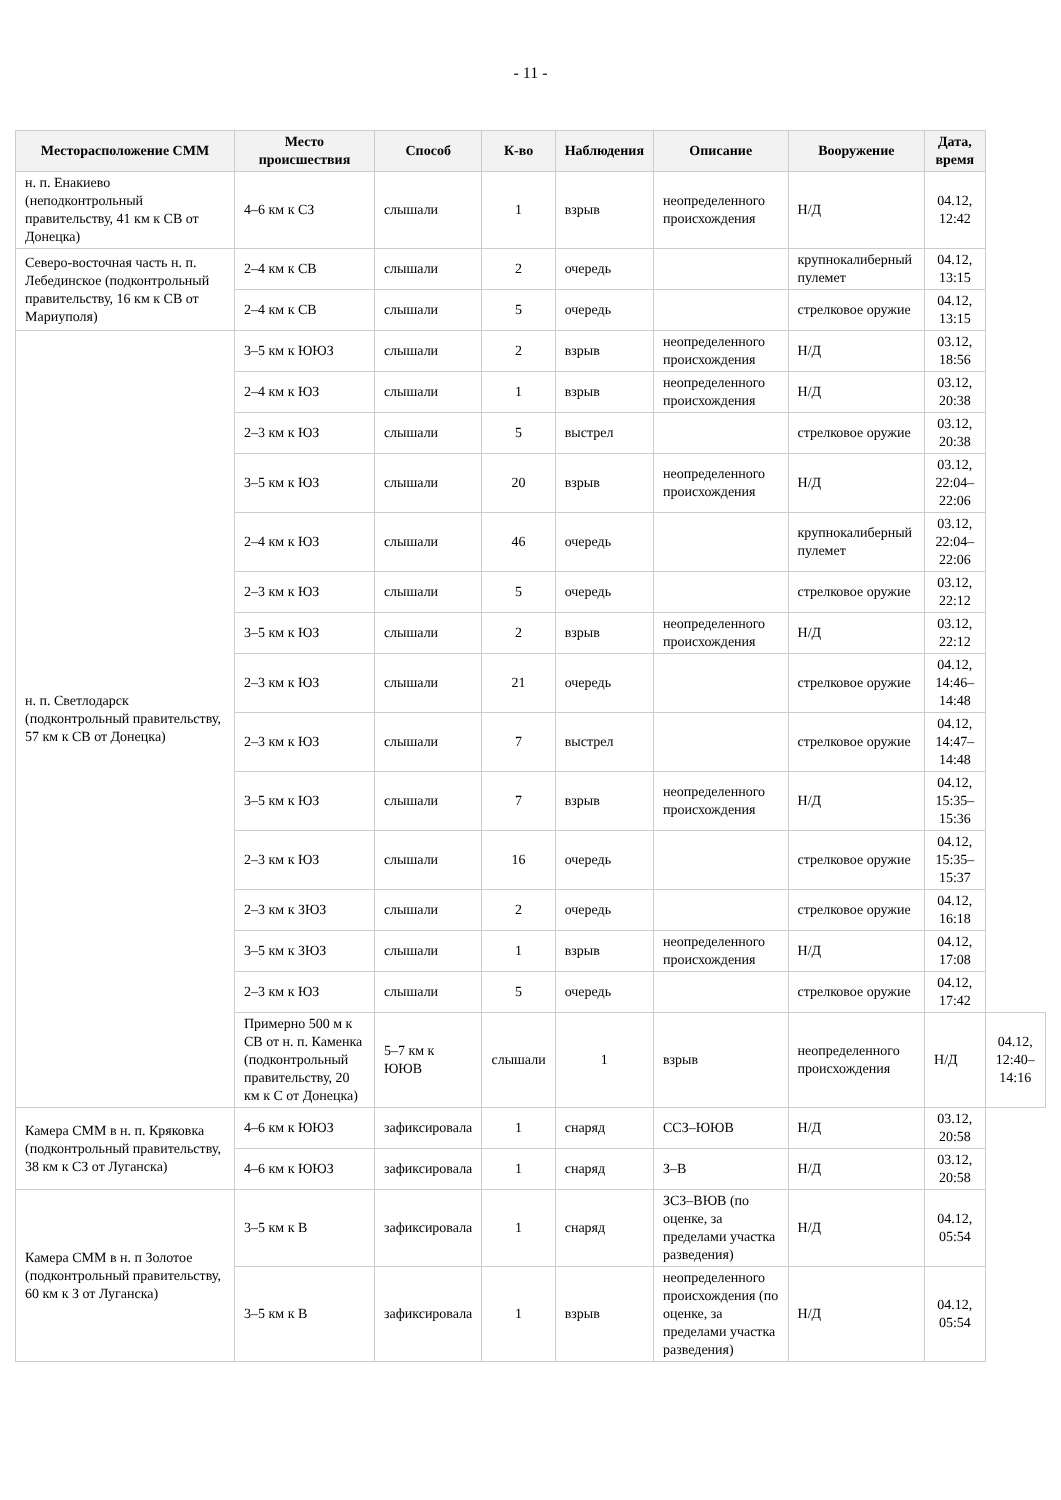- 11 -
| Месторасположение СММ | Место происшествия | Способ | К-во | Наблюдения | Описание | Вооружение | Дата, время | |
| --- | --- | --- | --- | --- | --- | --- | --- | --- |
| н. п. Енакиево (неподконтрольный правительству, 41 км к СВ от Донецка) | 4–6 км к СЗ | слышали | 1 | взрыв | неопределенного происхождения | Н/Д | 04.12, 12:42 | |
| Северо-восточная часть н. п. Лебединское (подконтрольный правительству, 16 км к СВ от Мариуполя) | 2–4 км к СВ | слышали | 2 | очередь | | крупнокалиберный пулемет | 04.12, 13:15 | |
| | 2–4 км к СВ | слышали | 5 | очередь | | стрелковое оружие | 04.12, 13:15 | |
| н. п. Светлодарск (подконтрольный правительству, 57 км к СВ от Донецка) | 3–5 км к ЮЮЗ | слышали | 2 | взрыв | неопределенного происхождения | Н/Д | 03.12, 18:56 | |
| | 2–4 км к ЮЗ | слышали | 1 | взрыв | неопределенного происхождения | Н/Д | 03.12, 20:38 | |
| | 2–3 км к ЮЗ | слышали | 5 | выстрел | | стрелковое оружие | 03.12, 20:38 | |
| | 3–5 км к ЮЗ | слышали | 20 | взрыв | неопределенного происхождения | Н/Д | 03.12, 22:04–22:06 | |
| | 2–4 км к ЮЗ | слышали | 46 | очередь | | крупнокалиберный пулемет | 03.12, 22:04–22:06 | |
| | 2–3 км к ЮЗ | слышали | 5 | очередь | | стрелковое оружие | 03.12, 22:12 | |
| | 3–5 км к ЮЗ | слышали | 2 | взрыв | неопределенного происхождения | Н/Д | 03.12, 22:12 | |
| | 2–3 км к ЮЗ | слышали | 21 | очередь | | стрелковое оружие | 04.12, 14:46–14:48 | |
| | 2–3 км к ЮЗ | слышали | 7 | выстрел | | стрелковое оружие | 04.12, 14:47–14:48 | |
| | 3–5 км к ЮЗ | слышали | 7 | взрыв | неопределенного происхождения | Н/Д | 04.12, 15:35–15:36 | |
| | 2–3 км к ЮЗ | слышали | 16 | очередь | | стрелковое оружие | 04.12, 15:35–15:37 | |
| | 2–3 км к ЗЮЗ | слышали | 2 | очередь | | стрелковое оружие | 04.12, 16:18 | |
| | 3–5 км к ЗЮЗ | слышали | 1 | взрыв | неопределенного происхождения | Н/Д | 04.12, 17:08 | |
| | 2–3 км к ЮЗ | слышали | 5 | очередь | | стрелковое оружие | 04.12, 17:42 | |
| | Примерно 500 м к СВ от н. п. Каменка (подконтрольный правительству, 20 км к С от Донецка) | 5–7 км к ЮЮВ | слышали | 1 | взрыв | неопределенного происхождения | Н/Д | 04.12, 12:40–14:16 |
| Камера СММ в н. п. Кряковка (подконтрольный правительству, 38 км к СЗ от Луганска) | 4–6 км к ЮЮЗ | зафиксировала | 1 | снаряд | ССЗ–ЮЮВ | Н/Д | 03.12, 20:58 | |
| | 4–6 км к ЮЮЗ | зафиксировала | 1 | снаряд | З–В | Н/Д | 03.12, 20:58 | |
| Камера СММ в н. п Золотое (подконтрольный правительству, 60 км к З от Луганска) | 3–5 км к В | зафиксировала | 1 | снаряд | ЗСЗ–ВЮВ (по оценке, за пределами участка разведения) | Н/Д | 04.12, 05:54 | |
| | 3–5 км к В | зафиксировала | 1 | взрыв | неопределенного происхождения (по оценке, за пределами участка разведения) | Н/Д | 04.12, 05:54 | |